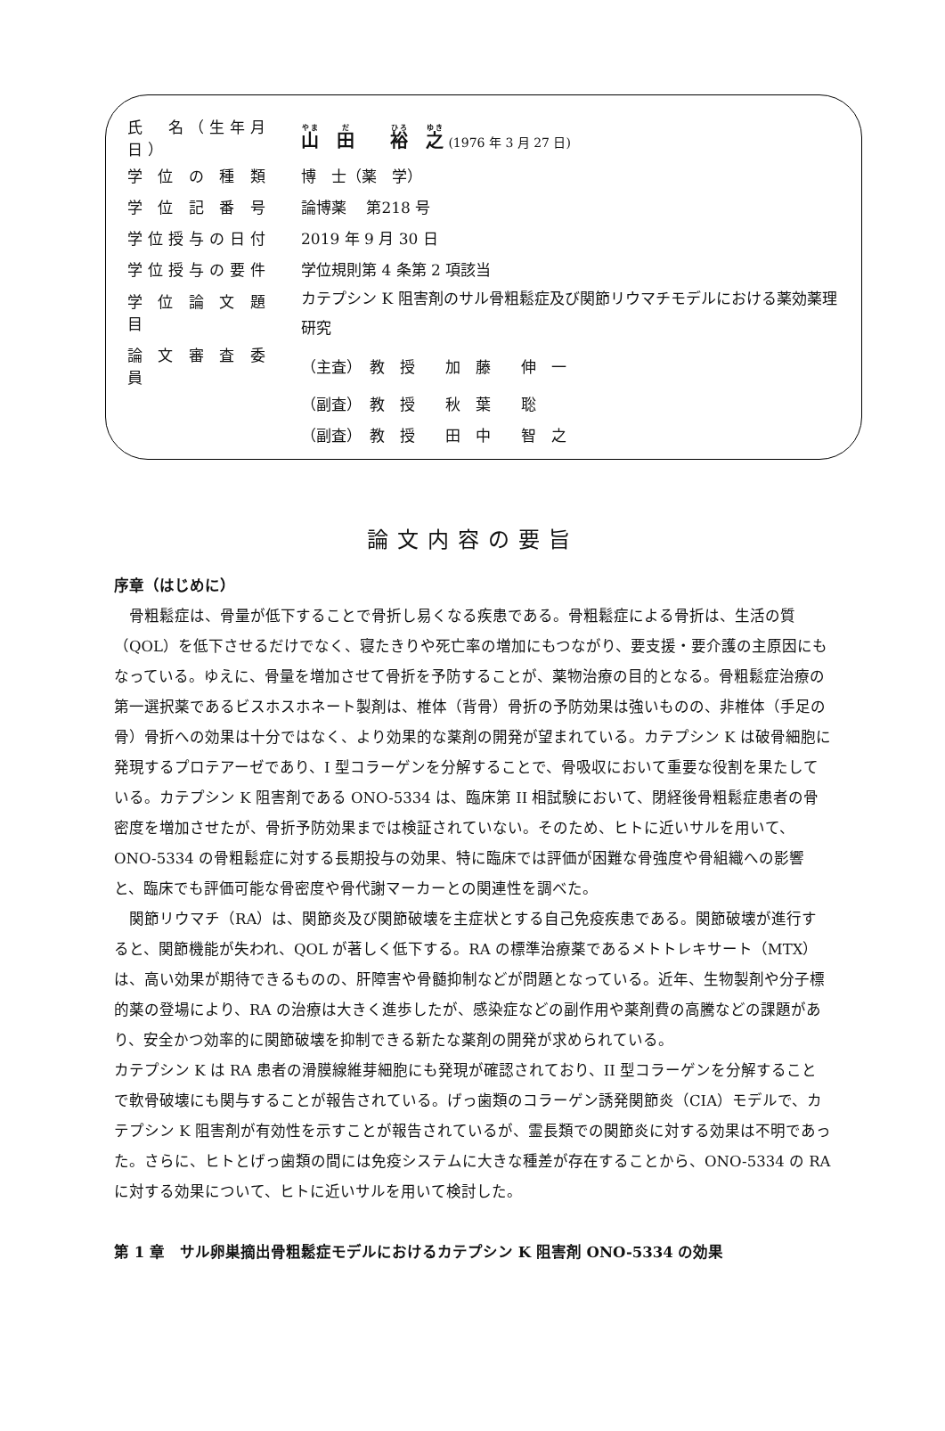| 氏 名（生年月日） | 山 田 裕 之 (1976 年 3 月 27 日) |
| 学 位 の 種 類 | 博 士（薬 学） |
| 学 位 記 番 号 | 論博薬 第218 号 |
| 学位授与の日付 | 2019 年 9 月 30 日 |
| 学位授与の要件 | 学位規則第 4 条第 2 項該当 |
| 学 位 論 文 題 目 | カテプシン K 阻害剤のサル骨粗鬆症及び関節リウマチモデルにおける薬効薬理研究 |
| 論 文 審 査 委 員 | （主査） 教 授 加 藤 伸 一 |
| | （副査） 教 授 秋 葉 聡 |
| | （副査） 教 授 田 中 智 之 |
論文内容の要旨
序章（はじめに）
　骨粗鬆症は、骨量が低下することで骨折し易くなる疾患である。骨粗鬆症による骨折は、生活の質（QOL）を低下させるだけでなく、寝たきりや死亡率の増加にもつながり、要支援・要介護の主原因にもなっている。ゆえに、骨量を増加させて骨折を予防することが、薬物治療の目的となる。骨粗鬆症治療の第一選択薬であるビスホスホネート製剤は、椎体（背骨）骨折の予防効果は強いものの、非椎体（手足の骨）骨折への効果は十分ではなく、より効果的な薬剤の開発が望まれている。カテプシン K は破骨細胞に発現するプロテアーゼであり、I 型コラーゲンを分解することで、骨吸収において重要な役割を果たしている。カテプシン K 阻害剤である ONO-5334 は、臨床第 II 相試験において、閉経後骨粗鬆症患者の骨密度を増加させたが、骨折予防効果までは検証されていない。そのため、ヒトに近いサルを用いて、ONO-5334 の骨粗鬆症に対する長期投与の効果、特に臨床では評価が困難な骨強度や骨組織への影響と、臨床でも評価可能な骨密度や骨代謝マーカーとの関連性を調べた。
　関節リウマチ（RA）は、関節炎及び関節破壊を主症状とする自己免疫疾患である。関節破壊が進行すると、関節機能が失われ、QOL が著しく低下する。RA の標準治療薬であるメトトレキサート（MTX）は、高い効果が期待できるものの、肝障害や骨髄抑制などが問題となっている。近年、生物製剤や分子標的薬の登場により、RA の治療は大きく進歩したが、感染症などの副作用や薬剤費の高騰などの課題があり、安全かつ効率的に関節破壊を抑制できる新たな薬剤の開発が求められている。
カテプシン K は RA 患者の滑膜線維芽細胞にも発現が確認されており、II 型コラーゲンを分解することで軟骨破壊にも関与することが報告されている。げっ歯類のコラーゲン誘発関節炎（CIA）モデルで、カテプシン K 阻害剤が有効性を示すことが報告されているが、霊長類での関節炎に対する効果は不明であった。さらに、ヒトとげっ歯類の間には免疫システムに大きな種差が存在することから、ONO-5334 の RA に対する効果について、ヒトに近いサルを用いて検討した。
第 1 章　サル卵巣摘出骨粗鬆症モデルにおけるカテプシン K 阻害剤 ONO-5334 の効果